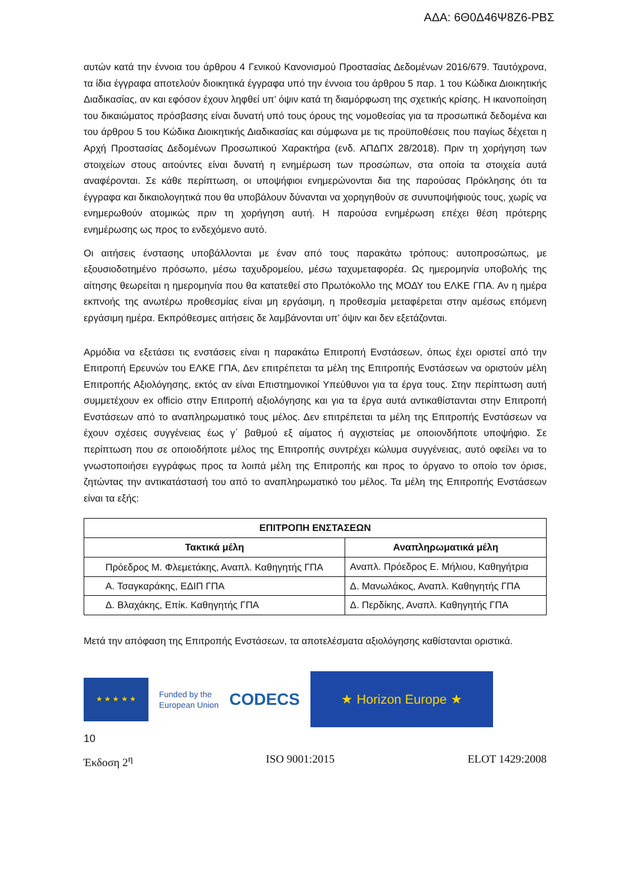ΑΔΑ: 6Θ0Δ46Ψ8Ζ6-ΡΒΣ
αυτών κατά την έννοια του άρθρου 4 Γενικού Κανονισμού Προστασίας Δεδομένων 2016/679. Ταυτόχρονα, τα ίδια έγγραφα αποτελούν διοικητικά έγγραφα υπό την έννοια του άρθρου 5 παρ. 1 του Κώδικα Διοικητικής Διαδικασίας, αν και εφόσον έχουν ληφθεί υπ’ όψιν κατά τη διαμόρφωση της σχετικής κρίσης. Η ικανοποίηση του δικαιώματος πρόσβασης είναι δυνατή υπό τους όρους της νομοθεσίας για τα προσωπικά δεδομένα και του άρθρου 5 του Κώδικα Διοικητικής Διαδικασίας και σύμφωνα με τις προϋποθέσεις που παγίως δέχεται η Αρχή Προστασίας Δεδομένων Προσωπικού Χαρακτήρα (ενδ. ΑΠΔΠΧ 28/2018). Πριν τη χορήγηση των στοιχείων στους αιτούντες είναι δυνατή η ενημέρωση των προσώπων, στα οποία τα στοιχεία αυτά αναφέρονται. Σε κάθε περίπτωση, οι υποψήφιοι ενημερώνονται δια της παρούσας Πρόκλησης ότι τα έγγραφα και δικαιολογητικά που θα υποβάλουν δύνανται να χορηγηθούν σε συνυποψήφιούς τους, χωρίς να ενημερωθούν ατομικώς πριν τη χορήγηση αυτή. Η παρούσα ενημέρωση επέχει θέση πρότερης ενημέρωσης ως προς το ενδεχόμενο αυτό.
Οι αιτήσεις ένστασης υποβάλλονται με έναν από τους παρακάτω τρόπους: αυτοπροσώπως, με εξουσιοδοτημένο πρόσωπο, μέσω ταχυδρομείου, μέσω ταχυμεταφορέα. Ως ημερομηνία υποβολής της αίτησης θεωρείται η ημερομηνία που θα κατατεθεί στο Πρωτόκολλο της ΜΟΔΥ του ΕΛΚΕ ΓΠΑ. Αν η ημέρα εκπνοής της ανωτέρω προθεσμίας είναι μη εργάσιμη, η προθεσμία μεταφέρεται στην αμέσως επόμενη εργάσιμη ημέρα. Εκπρόθεσμες αιτήσεις δε λαμβάνονται υπ’ όψιν και δεν εξετάζονται.
Αρμόδια να εξετάσει τις ενστάσεις είναι η παρακάτω Επιτροπή Ενστάσεων, όπως έχει οριστεί από την Επιτροπή Ερευνών του ΕΛΚΕ ΓΠΑ, Δεν επιτρέπεται τα μέλη της Επιτροπής Ενστάσεων να οριστούν μέλη Επιτροπής Αξιολόγησης, εκτός αν είναι Επιστημονικοί Υπεύθυνοι για τα έργα τους. Στην περίπτωση αυτή συμμετέχουν ex officio στην Επιτροπή αξιολόγησης και για τα έργα αυτά αντικαθίστανται στην Επιτροπή Ενστάσεων από το αναπληρωματικό τους μέλος. Δεν επιτρέπεται τα μέλη της Επιτροπής Ενστάσεων να έχουν σχέσεις συγγένειας έως γ΄ βαθμού εξ αίματος ή αγχιστείας με οποιονδήποτε υποψήφιο. Σε περίπτωση που σε οποιοδήποτε μέλος της Επιτροπής συντρέχει κώλυμα συγγένειας, αυτό οφείλει να το γνωστοποιήσει εγγράφως προς τα λοιπά μέλη της Επιτροπής και προς το όργανο το οποίο τον όρισε, ζητώντας την αντικατάστασή του από το αναπληρωματικό του μέλος. Τα μέλη της Επιτροπής Ενστάσεων είναι τα εξής:
| ΕΠΙΤΡΟΠΗ ΕΝΣΤΑΣΕΩΝ | |
| --- | --- |
| Τακτικά μέλη | Αναπληρωματικά μέλη |
| Πρόεδρος Μ. Φλεμετάκης, Αναπλ. Καθηγητής ΓΠΑ | Αναπλ. Πρόεδρος Ε. Μήλιου, Καθηγήτρια |
| Α. Τσαγκαράκης, ΕΔΙΠ ΓΠΑ | Δ. Μανωλάκος, Αναπλ. Καθηγητής ΓΠΑ |
| Δ. Βλαχάκης, Επίκ. Καθηγητής ΓΠΑ | Δ. Περδίκης, Αναπλ. Καθηγητής ΓΠΑ |
Μετά την απόφαση της Επιτροπής Ενστάσεων, τα αποτελέσματα αξιολόγησης καθίστανται οριστικά.
★ ★ ★ ★ ★
Funded by the
European Union
CODECS
★ Horizon Europe ★
10
Έκδοση 2<sup>η</sup> ISO 9001:2015 ELOT 1429:2008